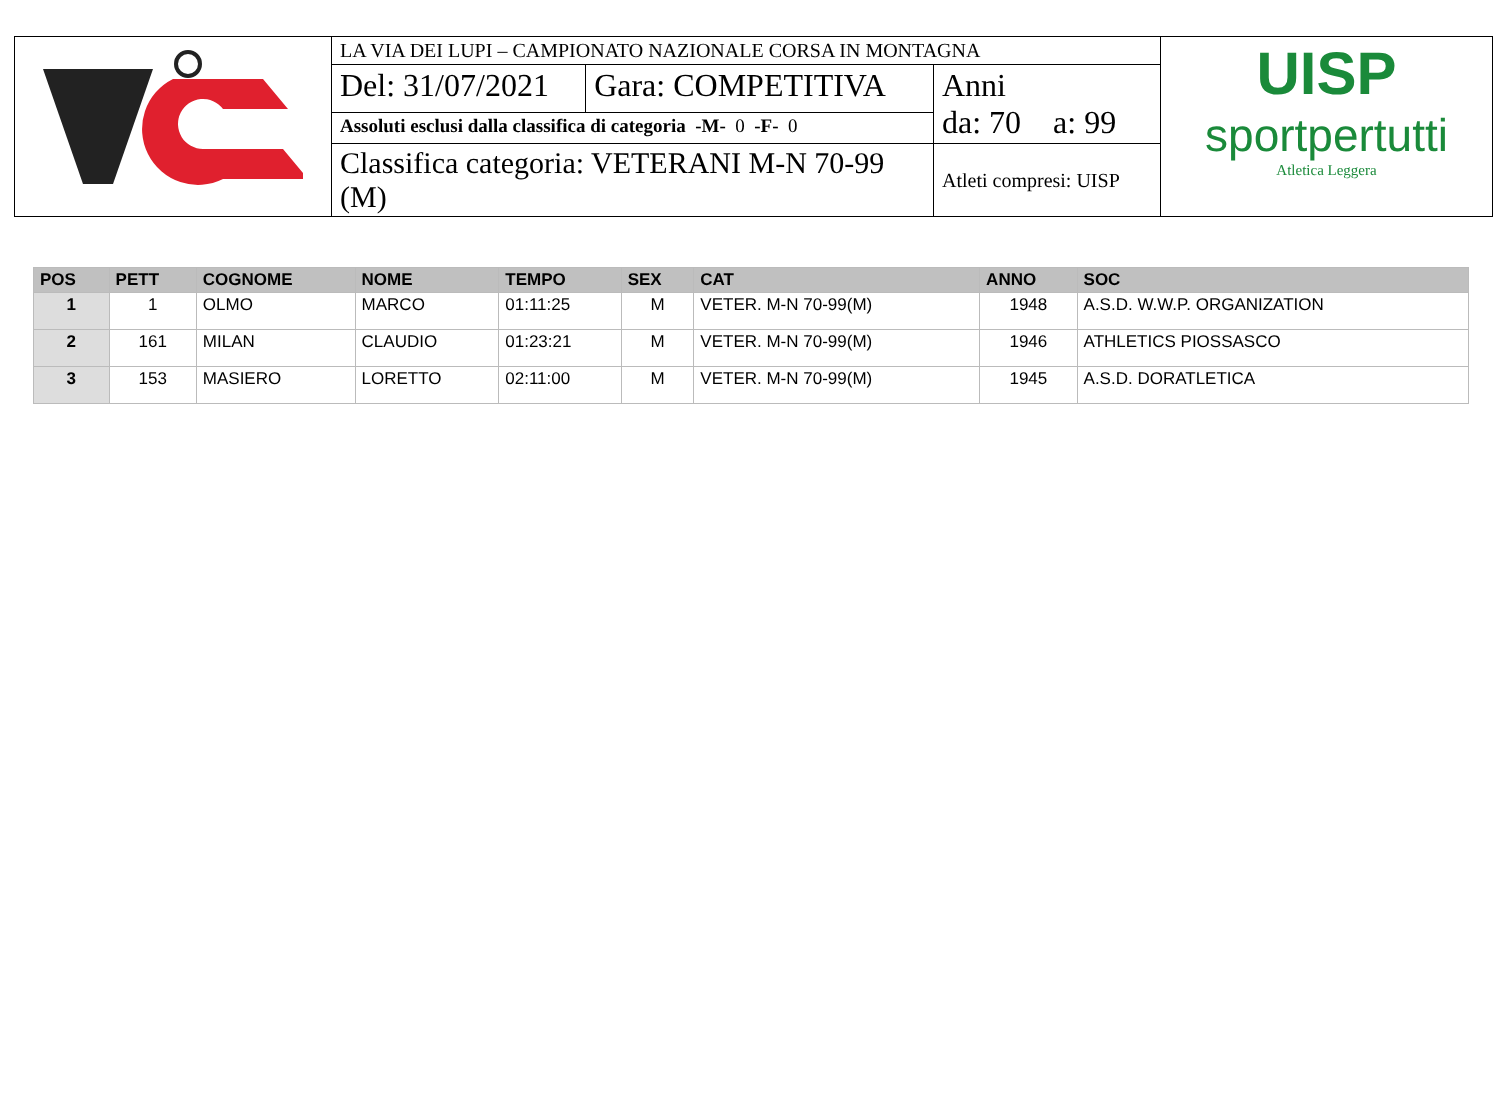| | LA VIA DEI LUPI – CAMPIONATO NAZIONALE CORSA IN MONTAGNA | | | UISP sportpertutti Atletica Leggera |
| | Del: 31/07/2021 | Gara: COMPETITIVA | Anni da: 70 a: 99 | |
| | Assoluti esclusi dalla classifica di categoria -M- 0 -F- 0 | | | |
| | Classifica categoria: VETERANI M-N 70-99 (M) | | Atleti compresi: UISP | |
| POS | PETT | COGNOME | NOME | TEMPO | SEX | CAT | ANNO | SOC |
| --- | --- | --- | --- | --- | --- | --- | --- | --- |
| 1 | 1 | OLMO | MARCO | 01:11:25 | M | VETER. M-N 70-99(M) | 1948 | A.S.D. W.W.P. ORGANIZATION |
| 2 | 161 | MILAN | CLAUDIO | 01:23:21 | M | VETER. M-N 70-99(M) | 1946 | ATHLETICS PIOSSASCO |
| 3 | 153 | MASIERO | LORETTO | 02:11:00 | M | VETER. M-N 70-99(M) | 1945 | A.S.D. DORATLETICA |